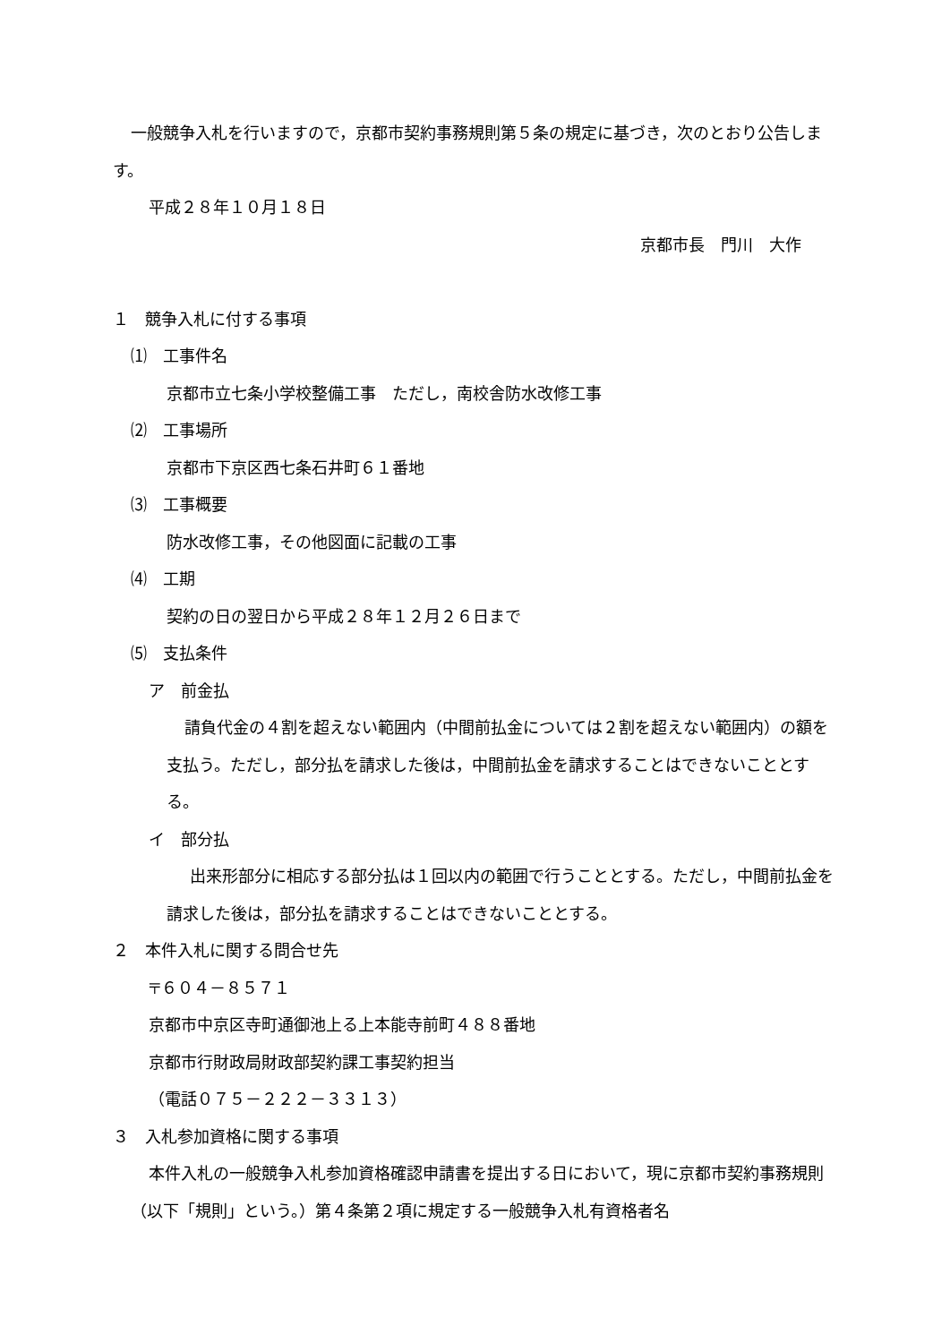一般競争入札を行いますので，京都市契約事務規則第５条の規定に基づき，次のとおり公告します。
平成２８年１０月１８日
京都市長　門川　大作
１　競争入札に付する事項
⑴　工事件名
京都市立七条小学校整備工事　ただし，南校舎防水改修工事
⑵　工事場所
京都市下京区西七条石井町６１番地
⑶　工事概要
防水改修工事，その他図面に記載の工事
⑷　工期
契約の日の翌日から平成２８年１２月２６日まで
⑸　支払条件
ア　前金払
請負代金の４割を超えない範囲内（中間前払金については２割を超えない範囲内）の額を支払う。ただし，部分払を請求した後は，中間前払金を請求することはできないこととする。
イ　部分払
出来形部分に相応する部分払は１回以内の範囲で行うこととする。ただし，中間前払金を請求した後は，部分払を請求することはできないこととする。
２　本件入札に関する問合せ先
〒６０４－８５７１
京都市中京区寺町通御池上る上本能寺前町４８８番地
京都市行財政局財政部契約課工事契約担当
（電話０７５－２２２－３３１３）
３　入札参加資格に関する事項
本件入札の一般競争入札参加資格確認申請書を提出する日において，現に京都市契約事務規則（以下「規則」という。）第４条第２項に規定する一般競争入札有資格者名